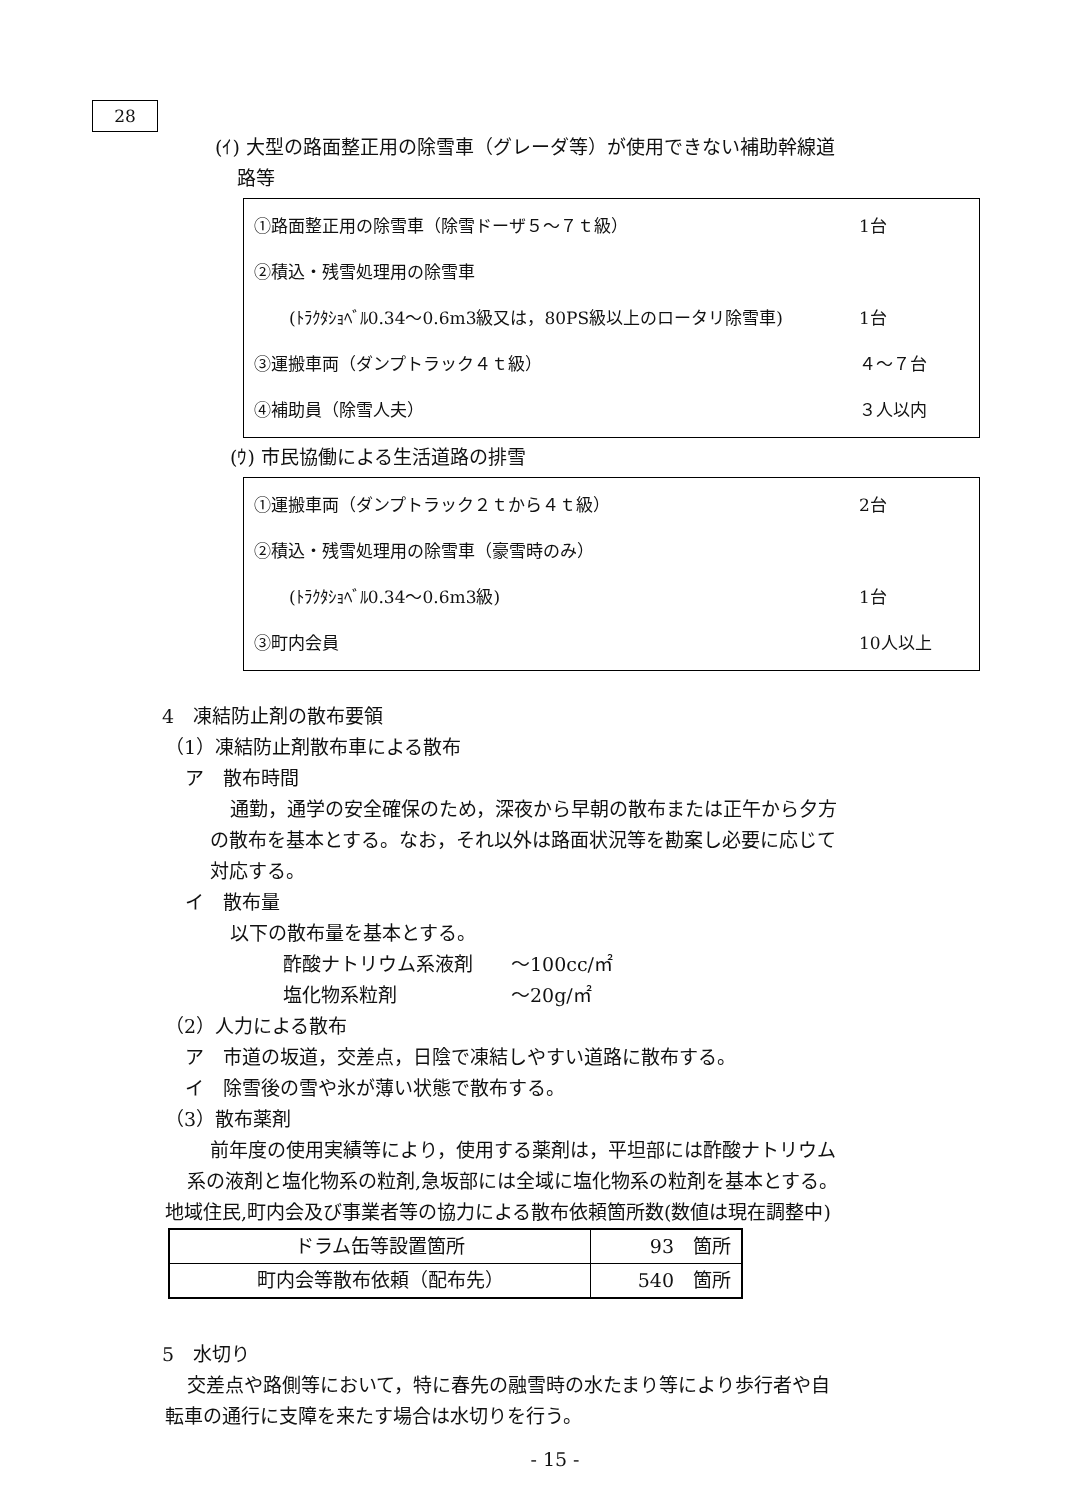28
(ｲ) 大型の路面整正用の除雪車（グレーダ等）が使用できない補助幹線道
路等
①路面整正用の除雪車（除雪ドーザ５～７ｔ級） 1台
②積込・残雪処理用の除雪車
(ﾄﾗｸﾀｼｮﾍﾞﾙ0.34～0.6m3級又は，80PS級以上のロータリ除雪車) 1台
③運搬車両（ダンプトラック４ｔ級） ４～７台
④補助員（除雪人夫） ３人以内
(ｳ) 市民協働による生活道路の排雪
①運搬車両（ダンプトラック２ｔから４ｔ級） 2台
②積込・残雪処理用の除雪車（豪雪時のみ）
(ﾄﾗｸﾀｼｮﾍﾞﾙ0.34～0.6m3級) 1台
③町内会員 10人以上
4　凍結防止剤の散布要領
（1）凍結防止剤散布車による散布
ア　散布時間
通勤，通学の安全確保のため，深夜から早朝の散布または正午から夕方
の散布を基本とする。なお，それ以外は路面状況等を勘案し必要に応じて
対応する。
イ　散布量
以下の散布量を基本とする。
酢酸ナトリウム系液剤　　～100cc/㎡
塩化物系粒剤　　　　　　～20g/㎡
（2）人力による散布
ア　市道の坂道，交差点，日陰で凍結しやすい道路に散布する。
イ　除雪後の雪や氷が薄い状態で散布する。
（3）散布薬剤
前年度の使用実績等により，使用する薬剤は，平坦部には酢酸ナトリウム
系の液剤と塩化物系の粒剤,急坂部には全域に塩化物系の粒剤を基本とする。
地域住民,町内会及び事業者等の協力による散布依頼箇所数(数値は現在調整中)
| ドラム缶等設置箇所 | 93 箇所 |
| 町内会等散布依頼（配布先） | 540 箇所 |
5　水切り
交差点や路側等において，特に春先の融雪時の水たまり等により歩行者や自
転車の通行に支障を来たす場合は水切りを行う。
- 15 -